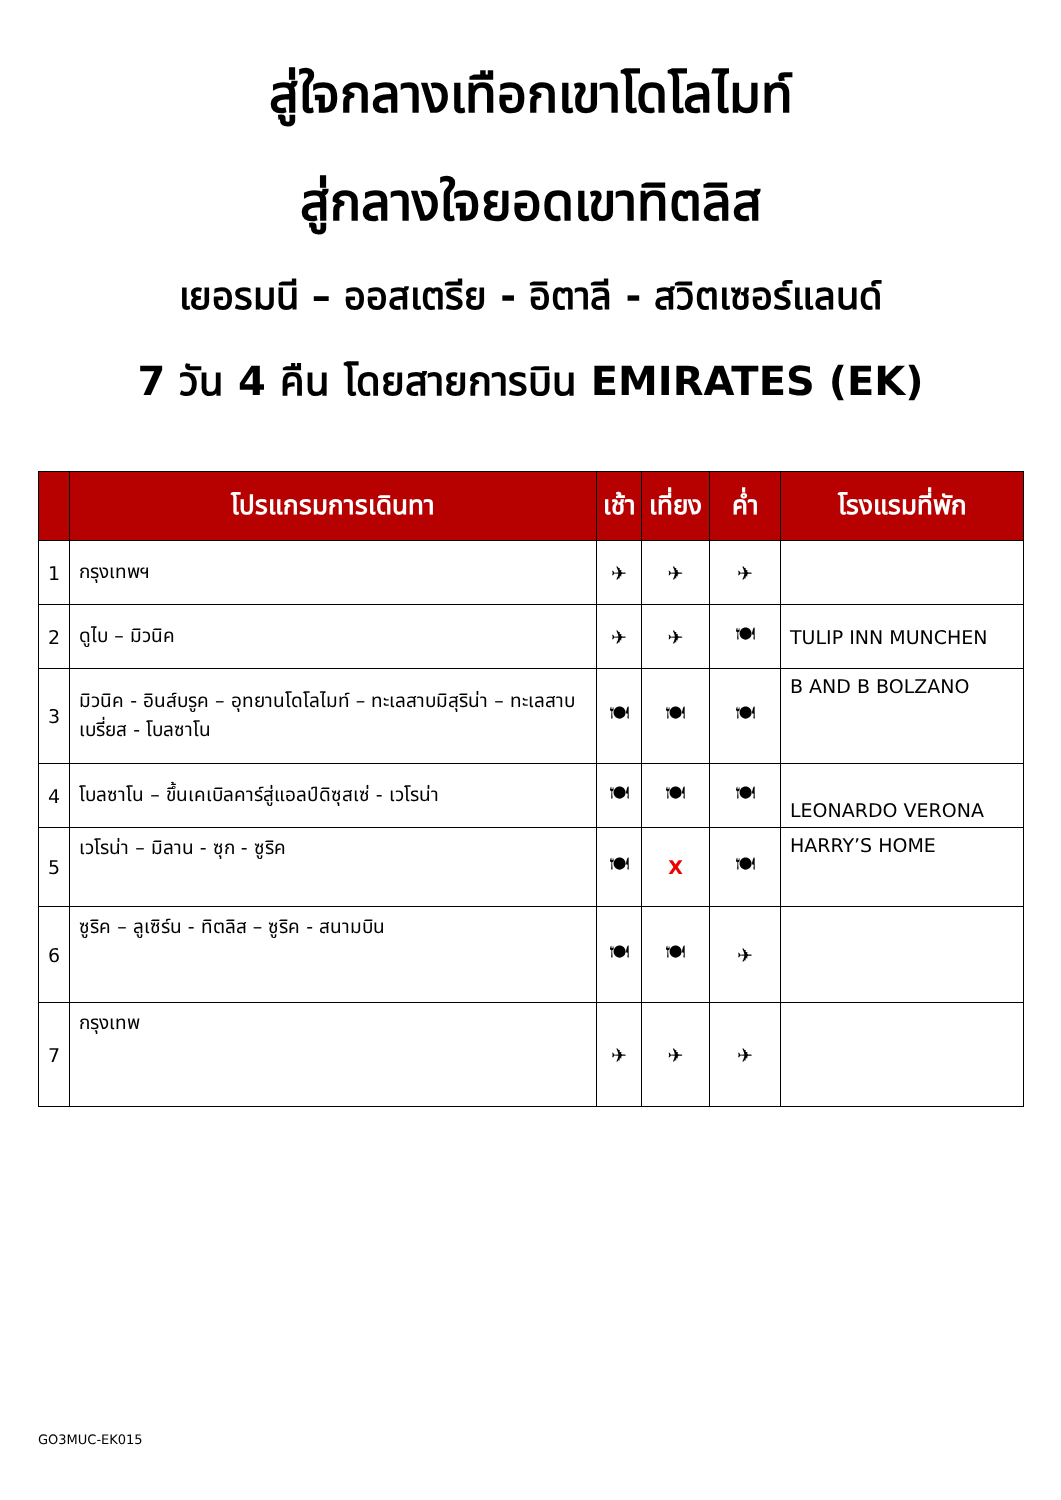สู่ใจกลางเทือกเขาโดโลไมท์
สู่กลางใจยอดเขาทิตลิส
เยอรมนี – ออสเตรีย - อิตาลี - สวิตเซอร์แลนด์
7 วัน 4 คืน โดยสายการบิน EMIRATES (EK)
| | โปรแกรมการเดินทา | เช้า | เที่ยง | ค่ำ | โรงแรมที่พัก |
| --- | --- | --- | --- | --- | --- |
| 1 | กรุงเทพฯ | ✈ | ✈ | ✈ | |
| 2 | ดูไบ – มิวนิค | ✈ | ✈ | 🍽 | TULIP INN MUNCHEN |
| 3 | มิวนิค - อินส์บรูค – อุทยานโดโลไมท์ – ทะเลสาบมิสุริน่า – ทะเลสาบเบรี่ยส - โบลซาโน | 🍽 | 🍽 | 🍽 | B AND B BOLZANO |
| 4 | โบลซาโน – ขึ้นเคเบิลคาร์สู่แอลป์ดิซุสเซ่ - เวโรน่า | 🍽 | 🍽 | 🍽 | LEONARDO VERONA |
| 5 | เวโรน่า – มิลาน - ซุก - ซูริค | 🍽 | X | 🍽 | HARRY’S HOME |
| 6 | ซูริค – ลูเซิร์น - ทิตลิส – ซูริค - สนามบิน | 🍽 | 🍽 | ✈ | |
| 7 | กรุงเทพ | ✈ | ✈ | ✈ | |
GO3MUC-EK015